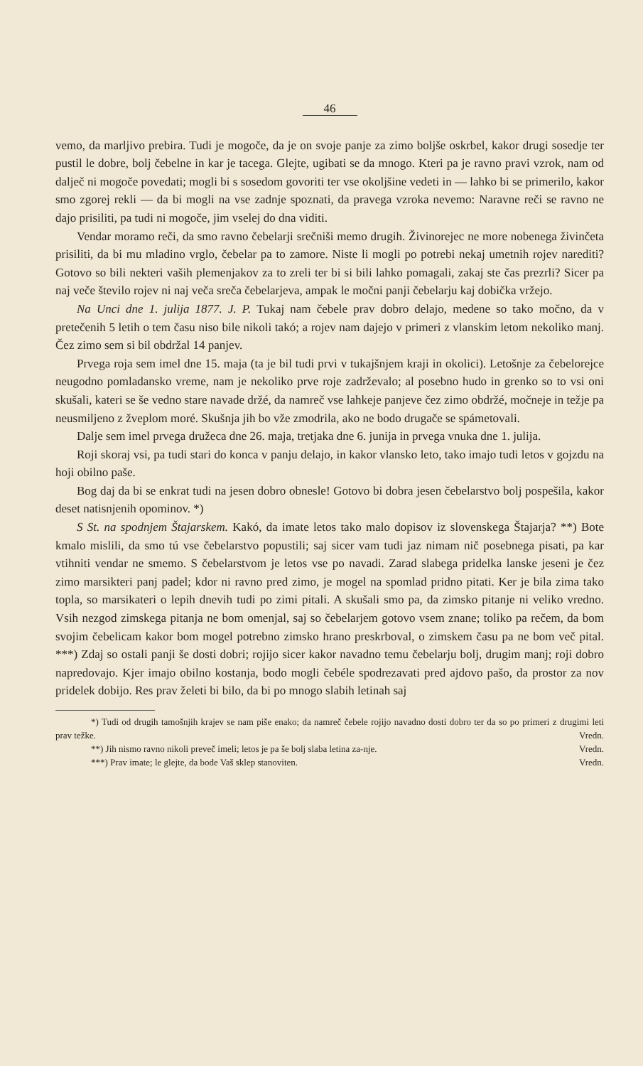46
vemo, da marljivo prebira. Tudi je mogoče, da je on svoje panje za zimo boljše oskrbel, kakor drugi sosedje ter pustil le dobre, bolj čebelne in kar je tacega. Glejte, ugibati se da mnogo. Kteri pa je ravno pravi vzrok, nam od dalječ ni mogoče povedati; mogli bi s sosedom govoriti ter vse okoljšine vedeti in — lahko bi se primerilo, kakor smo zgorej rekli — da bi mogli na vse zadnje spoznati, da pravega vzroka nevemo: Naravne reči se ravno ne dajo prisiliti, pa tudi ni mogoče, jim vselej do dna viditi.
Vendar moramo reči, da smo ravno čebelarji srečniši memo drugih. Živinorejec ne more nobenega živinčeta prisiliti, da bi mu mladino vrglo, čebelar pa to zamore. Niste li mogli po potrebi nekaj umetnih rojev narediti? Gotovo so bili nekteri vaših plemenjakov za to zreli ter bi si bili lahko pomagali, zakaj ste čas prezrli? Sicer pa naj veče število rojev ni naj veča sreča čebelarjeva, ampak le močni panji čebelarju kaj dobička vržejo.
Na Unci dne 1. julija 1877. J. P. Tukaj nam čebele prav dobro delajo, medene so tako močno, da v pretečenih 5 letih o tem času niso bile nikoli takó; a rojev nam dajejo v primeri z vlanskim letom nekoliko manj. Čez zimo sem si bil obdržal 14 panjev.
Prvega roja sem imel dne 15. maja (ta je bil tudi prvi v tukajšnjem kraji in okolici). Letošnje za čebelorejce neugodno pomladansko vreme, nam je nekoliko prve roje zadrževalo; al posebno hudo in grenko so to vsi oni skušali, kateri se še vedno stare navade držé, da namreč vse lahkeje panjeve čez zimo obdržé, močneje in težje pa neusmiljeno z žveplom moré. Skušnja jih bo vže zmodrila, ako ne bodo drugače se spámetovali.
Dalje sem imel prvega družeca dne 26. maja, tretjaka dne 6. junija in prvega vnuka dne 1. julija.
Roji skoraj vsi, pa tudi stari do konca v panju delajo, in kakor vlansko leto, tako imajo tudi letos v gojzdu na hoji obilno paše.
Bog daj da bi se enkrat tudi na jesen dobro obnesle! Gotovo bi dobra jesen čebelarstvo bolj pospešila, kakor deset natisnjenih opominov. *)
S St. na spodnjem Štajarskem. Kakó, da imate letos tako malo dopisov iz slovenskega Štajarja? **) Bote kmalo mislili, da smo tú vse čebelarstvo popustili; saj sicer vam tudi jaz nimam nič posebnega pisati, pa kar vtihniti vendar ne smemo. S čebelarstvom je letos vse po navadi. Zarad slabega pridelka lanske jeseni je čez zimo marsikteri panj padel; kdor ni ravno pred zimo, je mogel na spomlad pridno pitati. Ker je bila zima tako topla, so marsikateri o lepih dnevih tudi po zimi pitali. A skušali smo pa, da zimsko pitanje ni veliko vredno. Vsih nezgod zimskega pitanja ne bom omenjal, saj so čebelarjem gotovo vsem znane; toliko pa rečem, da bom svojim čebelicam kakor bom mogel potrebno zimsko hrano preskrboval, o zimskem času pa ne bom več pital. ***) Zdaj so ostali panji še dosti dobri; rojijo sicer kakor navadno temu čebelarju bolj, drugim manj; roji dobro napredovajo. Kjer imajo obilno kostanja, bodo mogli čebéle spodrezavati pred ajdovo pašo, da prostor za nov pridelek dobijo. Res prav želeti bi bilo, da bi po mnogo slabih letinah saj
*) Tudi od drugih tamošnjih krajev se nam piše enako; da namreč čebele rojijo navadno dosti dobro ter da so po primeri z drugimi leti prav težke. Vredn.
**) Jih nismo ravno nikoli preveč imeli; letos je pa še bolj slaba letina za-nje. Vredn.
***) Prav imate; le glejte, da bode Vaš sklep stanoviten. Vredn.